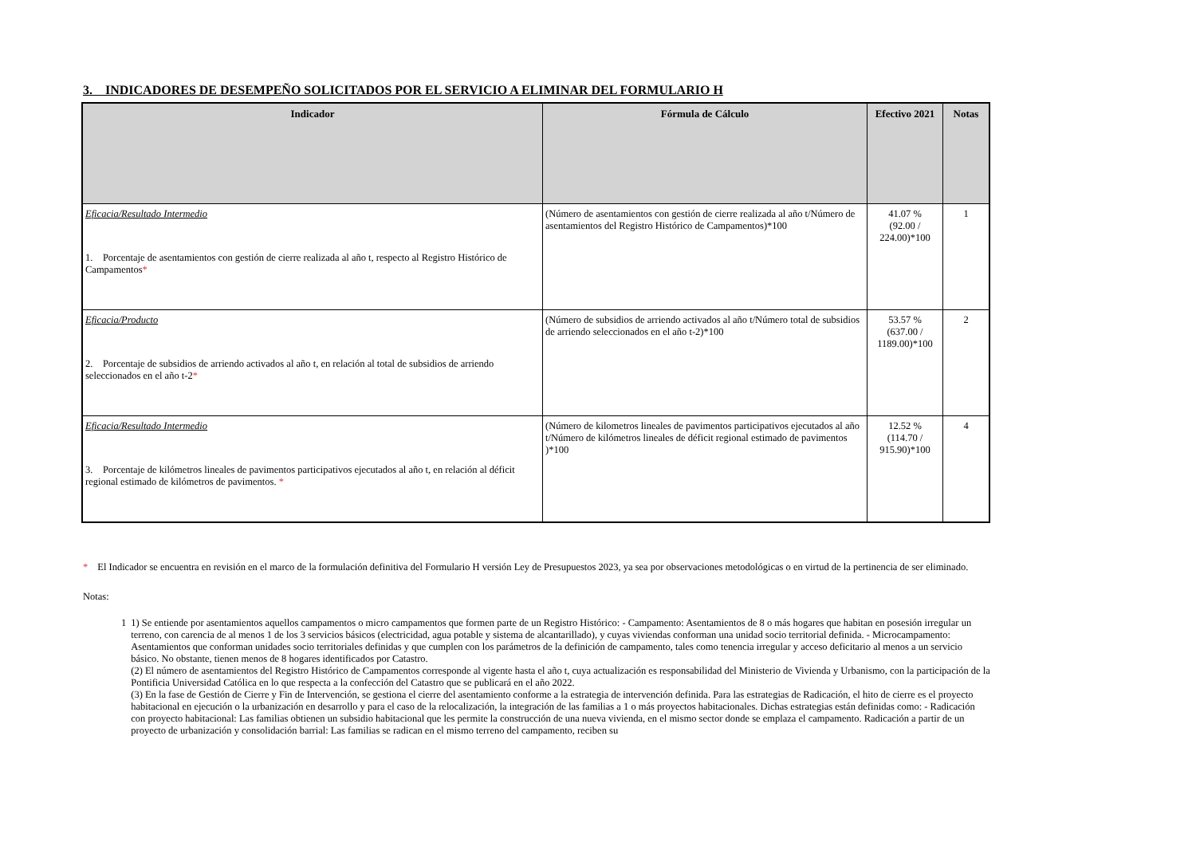3. INDICADORES DE DESEMPEÑO SOLICITADOS POR EL SERVICIO A ELIMINAR DEL FORMULARIO H
| Indicador | Fórmula de Cálculo | Efectivo 2021 | Notas |
| --- | --- | --- | --- |
| Eficacia/Resultado Intermedio 1. Porcentaje de asentamientos con gestión de cierre realizada al año t, respecto al Registro Histórico de Campamentos * | (Número de asentamientos con gestión de cierre realizada al año t/Número de asentamientos del Registro Histórico de Campamentos)*100 | 41.07 % (92.00 / 224.00)*100 | 1 |
| Eficacia/Producto 2. Porcentaje de subsidios de arriendo activados al año t, en relación al total de subsidios de arriendo seleccionados en el año t-2 * | (Número de subsidios de arriendo activados al año t/Número total de subsidios de arriendo seleccionados en el año t-2)*100 | 53.57 % (637.00 / 1189.00)*100 | 2 |
| Eficacia/Resultado Intermedio 3. Porcentaje de kilómetros lineales de pavimentos participativos ejecutados al año t, en relación al déficit regional estimado de kilómetros de pavimentos. * | (Número de kilometros lineales de pavimentos participativos ejecutados al año t/Número de kilómetros lineales de déficit regional estimado de pavimentos )*100 | 12.52 % (114.70 / 915.90)*100 | 4 |
* El Indicador se encuentra en revisión en el marco de la formulación definitiva del Formulario H versión Ley de Presupuestos 2023, ya sea por observaciones metodológicas o en virtud de la pertinencia de ser eliminado.
Notas:
1 1) Se entiende por asentamientos aquellos campamentos o micro campamentos que formen parte de un Registro Histórico: - Campamento: Asentamientos de 8 o más hogares que habitan en posesión irregular un terreno, con carencia de al menos 1 de los 3 servicios básicos (electricidad, agua potable y sistema de alcantarillado), y cuyas viviendas conforman una unidad socio territorial definida. - Microcampamento: Asentamientos que conforman unidades socio territoriales definidas y que cumplen con los parámetros de la definición de campamento, tales como tenencia irregular y acceso deficitario al menos a un servicio básico. No obstante, tienen menos de 8 hogares identificados por Catastro.
(2) El número de asentamientos del Registro Histórico de Campamentos corresponde al vigente hasta el año t, cuya actualización es responsabilidad del Ministerio de Vivienda y Urbanismo, con la participación de la Pontificia Universidad Católica en lo que respecta a la confección del Catastro que se publicará en el año 2022.
(3) En la fase de Gestión de Cierre y Fin de Intervención, se gestiona el cierre del asentamiento conforme a la estrategia de intervención definida. Para las estrategias de Radicación, el hito de cierre es el proyecto habitacional en ejecución o la urbanización en desarrollo y para el caso de la relocalización, la integración de las familias a 1 o más proyectos habitacionales. Dichas estrategias están definidas como: - Radicación con proyecto habitacional: Las familias obtienen un subsidio habitacional que les permite la construcción de una nueva vivienda, en el mismo sector donde se emplaza el campamento. Radicación a partir de un proyecto de urbanización y consolidación barrial: Las familias se radican en el mismo terreno del campamento, reciben su